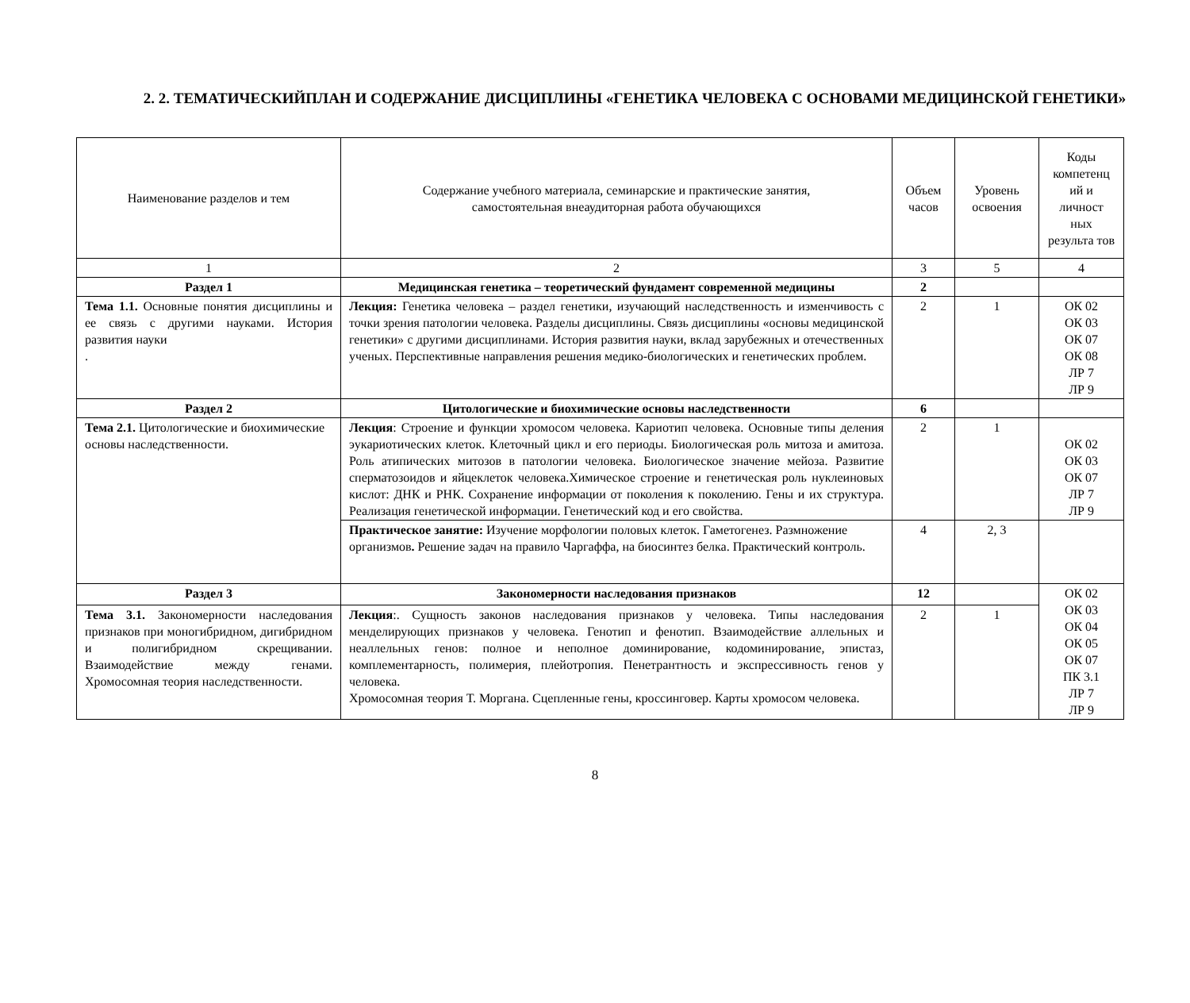2. 2. ТЕМАТИЧЕСКИЙПЛАН И СОДЕРЖАНИЕ ДИСЦИПЛИНЫ «ГЕНЕТИКА ЧЕЛОВЕКА С ОСНОВАМИ МЕДИЦИНСКОЙ ГЕНЕТИКИ»
| Наименование разделов и тем | Содержание учебного материала, семинарские и практические занятия, самостоятельная внеаудиторная работа обучающихся | Объем часов | Уровень освоения | Коды компетенц ий и личност ных результа тов |
| 1 | 2 | 3 | 5 | 4 |
| Раздел 1 | Медицинская генетика – теоретический фундамент современной медицины | 2 | | |
| Тема 1.1. Основные понятия дисциплины и ее связь с другими науками. История развития науки . | Лекция: Генетика человека – раздел генетики, изучающий наследственность и изменчивость с точки зрения патологии человека. Разделы дисциплины. Связь дисциплины «основы медицинской генетики» с другими дисциплинами. История развития науки, вклад зарубежных и отечественных ученых. Перспективные направления решения медико-биологических и генетических проблем. | 2 | 1 | ОК 02 ОК 03 ОК 07 ОК 08 ЛР 7 ЛР 9 |
| Раздел 2 | Цитологические и биохимические основы наследственности | 6 | | |
| Тема 2.1. Цитологические и биохимические основы наследственности. | Лекция : Строение и функции хромосом человека. Кариотип человека. Основные типы деления эукариотических клеток. Клеточный цикл и его периоды. Биологическая роль митоза и амитоза. Роль атипических митозов в патологии человека. Биологическое значение мейоза. Развитие сперматозоидов и яйцеклеток человека.Химическое строение и генетическая роль нуклеиновых кислот: ДНК и РНК. Сохранение информации от поколения к поколению. Гены и их структура. Реализация генетической информации. Генетический код и его свойства. | 2 | 1 | ОК 02 ОК 03 ОК 07 ЛР 7 ЛР 9 |
| | Практическое занятие: Изучение морфологии половых клеток. Гаметогенез. Размножение организмов . Решение задач на правило Чаргаффа, на биосинтез белка. Практический контроль. | 4 | 2, 3 | |
| Раздел 3 | Закономерности наследования признаков | 12 | | ОК 02 ОК 03 ОК 04 ОК 05 ОК 07 ПК 3.1 ЛР 7 ЛР 9 |
| Тема 3.1. Закономерности наследования признаков при моногибридном, дигибридном и полигибридном скрещивании. Взаимодействие между генами. Хромосомная теория наследственности. | Лекция :. Сущность законов наследования признаков у человека. Типы наследования менделирующих признаков у человека. Генотип и фенотип. Взаимодействие аллельных и неаллельных генов: полное и неполное доминирование, кодоминирование, эпистаз, комплементарность, полимерия, плейотропия. Пенетрантность и экспрессивность генов у человека. Хромосомная теория Т. Моргана. Сцепленные гены, кроссинговер. Карты хромосом человека. | 2 | 1 | |
8